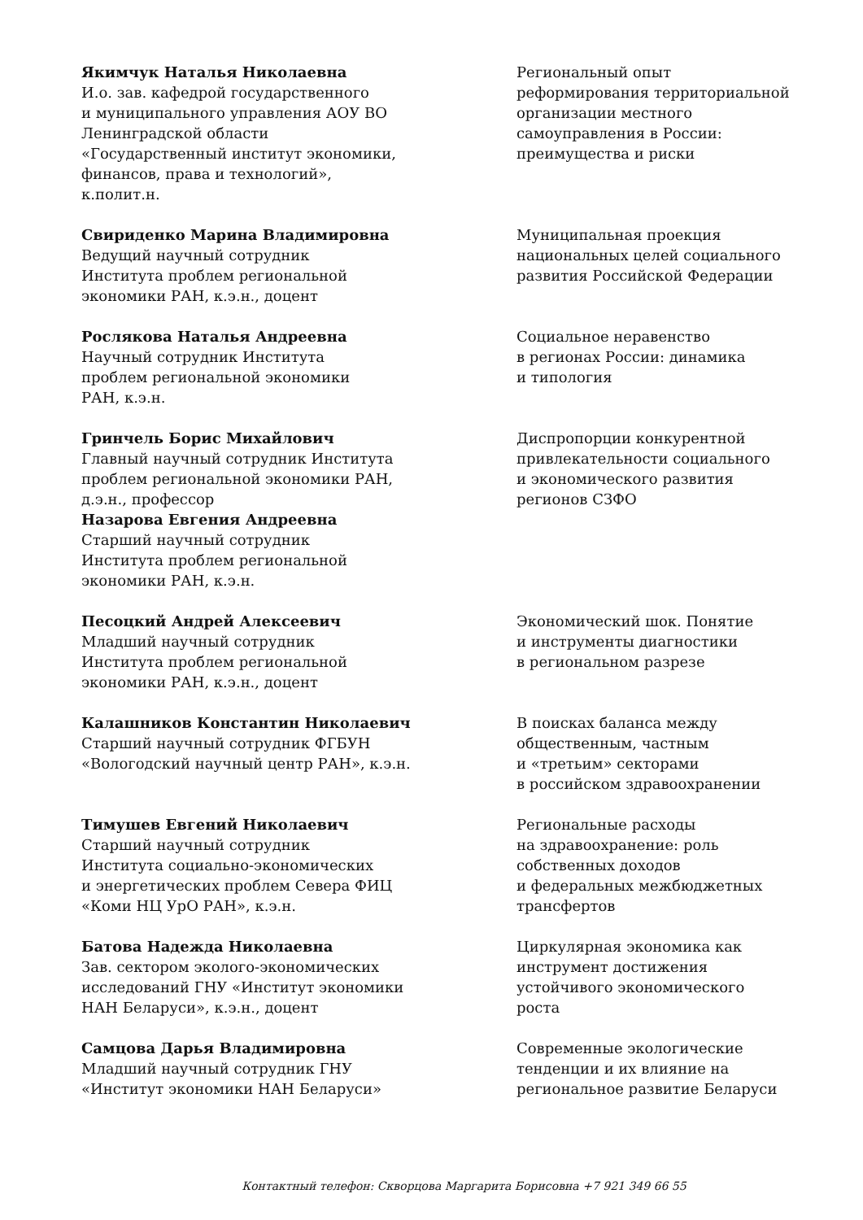Якимчук Наталья Николаевна
И.о. зав. кафедрой государственного
и муниципального управления АОУ ВО
Ленинградской области
«Государственный институт экономики,
финансов, права и технологий»,
к.полит.н.
Региональный опыт
реформирования территориальной
организации местного
самоуправления в России:
преимущества и риски
Свириденко Марина Владимировна
Ведущий научный сотрудник
Института проблем региональной
экономики РАН, к.э.н., доцент
Муниципальная проекция
национальных целей социального
развития Российской Федерации
Рослякова Наталья Андреевна
Научный сотрудник Института
проблем региональной экономики
РАН, к.э.н.
Социальное неравенство
в регионах России: динамика
и типология
Гринчель Борис Михайлович
Главный научный сотрудник Института
проблем региональной экономики РАН,
д.э.н., профессор
Назарова Евгения Андреевна
Старший научный сотрудник
Института проблем региональной
экономики РАН, к.э.н.
Диспропорции конкурентной
привлекательности социального
и экономического развития
регионов СЗФО
Песоцкий Андрей Алексеевич
Младший научный сотрудник
Института проблем региональной
экономики РАН, к.э.н., доцент
Экономический шок. Понятие
и инструменты диагностики
в региональном разрезе
Калашников Константин Николаевич
Старший научный сотрудник ФГБУН
«Вологодский научный центр РАН», к.э.н.
В поисках баланса между
общественным, частным
и «третьим» секторами
в российском здравоохранении
Тимушев Евгений Николаевич
Старший научный сотрудник
Института социально-экономических
и энергетических проблем Севера ФИЦ
«Коми НЦ УрО РАН», к.э.н.
Региональные расходы
на здравоохранение: роль
собственных доходов
и федеральных межбюджетных
трансфертов
Батова Надежда Николаевна
Зав. сектором эколого-экономических
исследований ГНУ «Институт экономики
НАН Беларуси», к.э.н., доцент
Циркулярная экономика как
инструмент достижения
устойчивого экономического
роста
Самцова Дарья Владимировна
Младший научный сотрудник ГНУ
«Институт экономики НАН Беларуси»
Современные экологические
тенденции и их влияние на
региональное развитие Беларуси
Контактный телефон: Скворцова Маргарита Борисовна +7 921 349 66 55